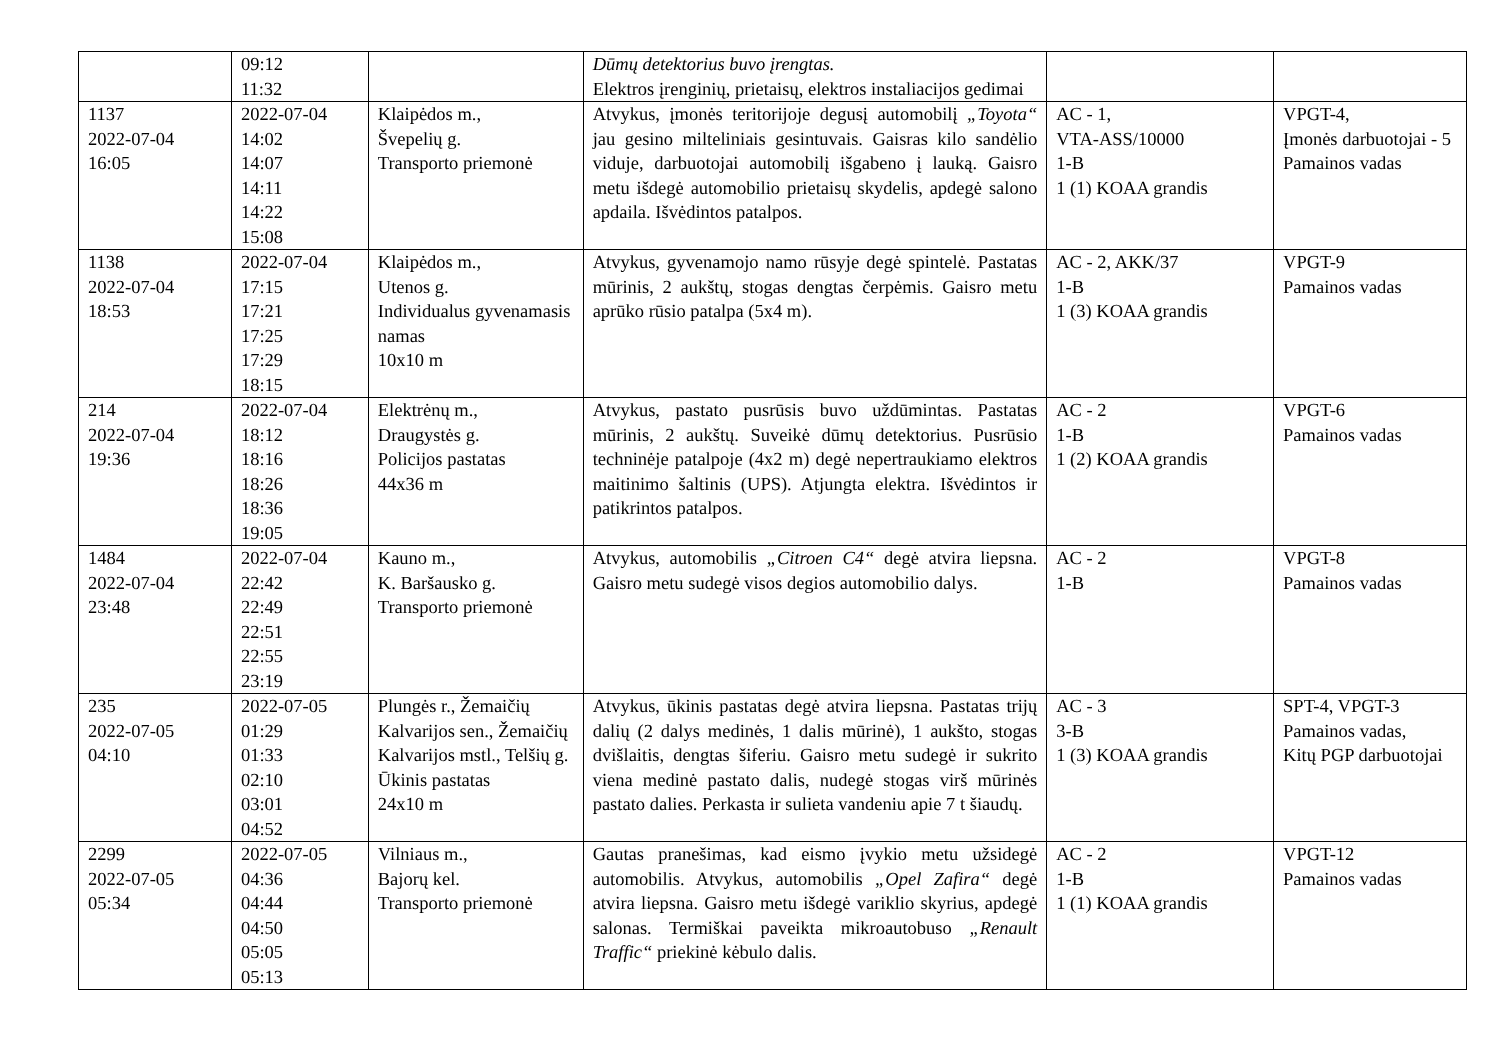| | 09:12 11:32 | | Dūmų detektorius buvo įrengtas. Elektros įrenginių, prietaisų, elektros instaliacijos gedimai | | |
| 1137 2022-07-04 16:05 | 2022-07-04 14:02 14:07 14:11 14:22 15:08 | Klaipėdos m., Švepelių g. Transporto priemonė | Atvykus, įmonės teritorijoje degusį automobilį „Toyota“ jau gesino milteliniais gesintuvais. Gaisras kilo sandėlio viduje, darbuotojai automobilį išgabeno į lauką. Gaisro metu išdegė automobilio prietaisų skydelis, apdegė salono apdaila. Išvėdintos patalpos. | AC - 1, VTA-ASS/10000 1-B 1 (1) KOAA grandis | VPGT-4, Įmonės darbuotojai - 5 Pamainos vadas |
| 1138 2022-07-04 18:53 | 2022-07-04 17:15 17:21 17:25 17:29 18:15 | Klaipėdos m., Utenos g. Individualus gyvenamasis namas 10x10 m | Atvykus, gyvenamojo namo rūsyje degė spintelė. Pastatas mūrinis, 2 aukštų, stogas dengtas čerpėmis. Gaisro metu aprūko rūsio patalpa (5x4 m). | AC - 2, AKK/37 1-B 1 (3) KOAA grandis | VPGT-9 Pamainos vadas |
| 214 2022-07-04 19:36 | 2022-07-04 18:12 18:16 18:26 18:36 19:05 | Elektrėnų m., Draugystės g. Policijos pastatas 44x36 m | Atvykus, pastato pusrūsis buvo uždūmintas. Pastatas mūrinis, 2 aukštų. Suveikė dūmų detektorius. Pusrūsio techninėje patalpoje (4x2 m) degė nepertraukiamo elektros maitinimo šaltinis (UPS). Atjungta elektra. Išvėdintos ir patikrintos patalpos. | AC - 2 1-B 1 (2) KOAA grandis | VPGT-6 Pamainos vadas |
| 1484 2022-07-04 23:48 | 2022-07-04 22:42 22:49 22:51 22:55 23:19 | Kauno m., K. Baršausko g. Transporto priemonė | Atvykus, automobilis „Citroen C4“ degė atvira liepsna. Gaisro metu sudegė visos degios automobilio dalys. | AC - 2 1-B | VPGT-8 Pamainos vadas |
| 235 2022-07-05 04:10 | 2022-07-05 01:29 01:33 02:10 03:01 04:52 | Plungės r., Žemaičių Kalvarijos sen., Žemaičių Kalvarijos mstl., Telšių g. Ūkinis pastatas 24x10 m | Atvykus, ūkinis pastatas degė atvira liepsna. Pastatas trijų dalių (2 dalys medinės, 1 dalis mūrinė), 1 aukšto, stogas dvišlaitis, dengtas šiferiu. Gaisro metu sudegė ir sukrito viena medinė pastato dalis, nudegė stogas virš mūrinės pastato dalies. Perkasta ir sulieta vandeniu apie 7 t šiaudų. | AC - 3 3-B 1 (3) KOAA grandis | SPT-4, VPGT-3 Pamainos vadas, Kitų PGP darbuotojai |
| 2299 2022-07-05 05:34 | 2022-07-05 04:36 04:44 04:50 05:05 05:13 | Vilniaus m., Bajorų kel. Transporto priemonė | Gautas pranešimas, kad eismo įvykio metu užsidegė automobilis. Atvykus, automobilis „Opel Zafira“ degė atvira liepsna. Gaisro metu išdegė variklio skyrius, apdegė salonas. Termiškai paveikta mikroautobuso „Renault Traffic“ priekinė kėbulo dalis. | AC - 2 1-B 1 (1) KOAA grandis | VPGT-12 Pamainos vadas |